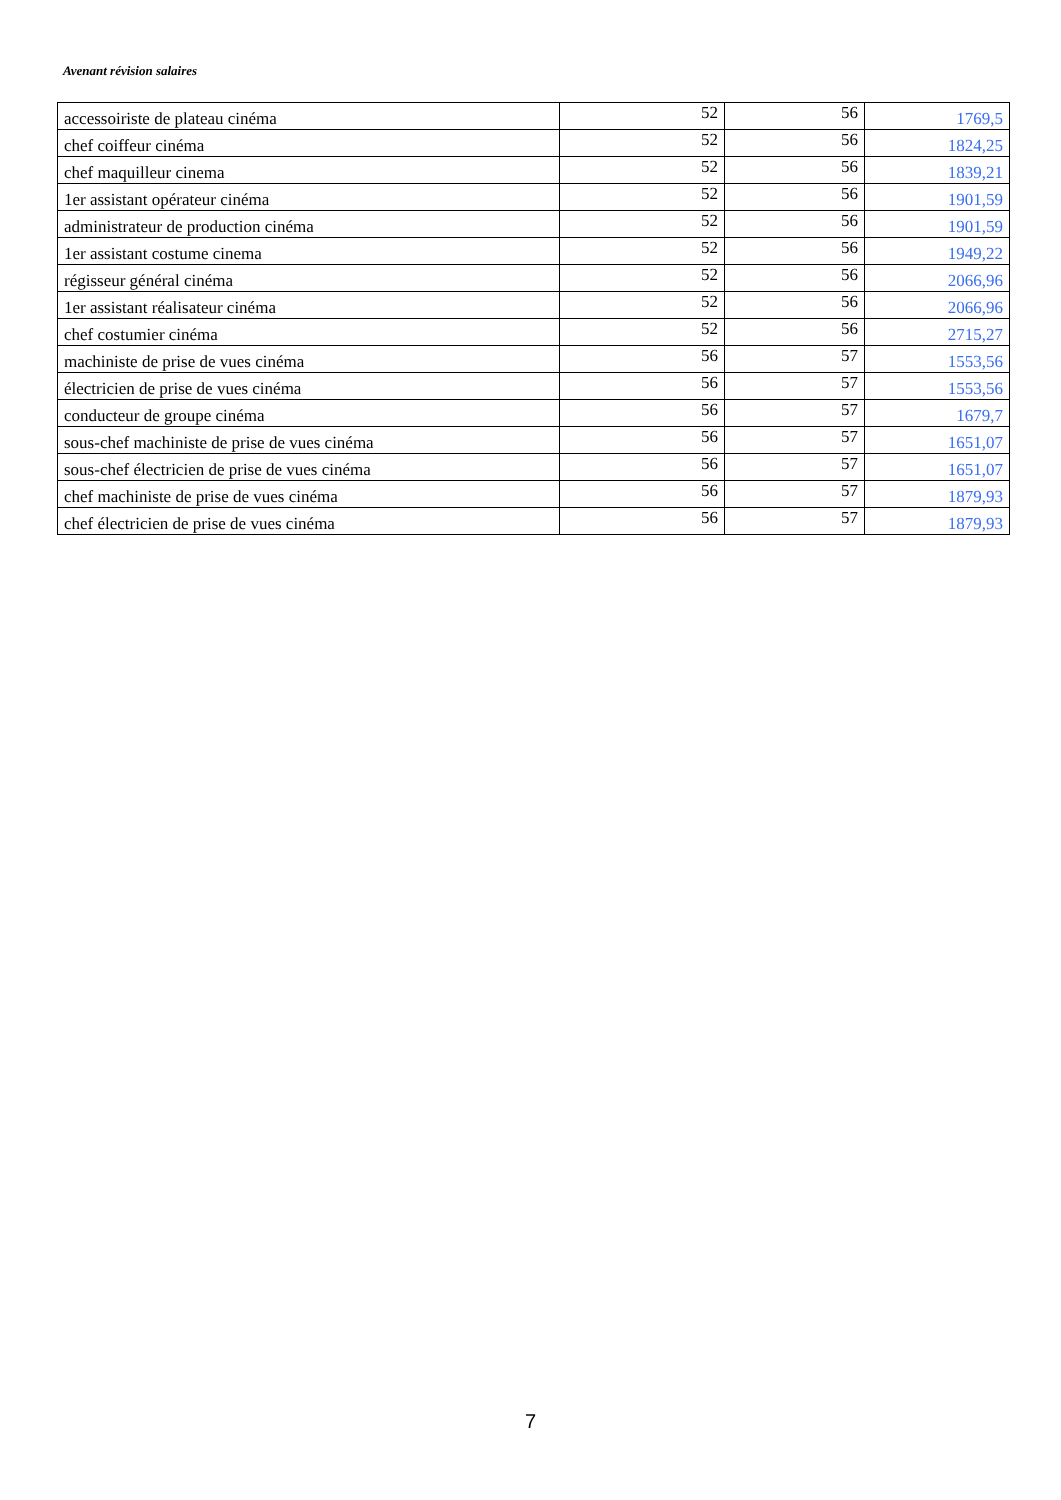Avenant révision salaires
| accessoiriste de plateau cinéma | 52 | 56 | 1769,5 |
| chef coiffeur cinéma | 52 | 56 | 1824,25 |
| chef maquilleur cinema | 52 | 56 | 1839,21 |
| 1er assistant opérateur cinéma | 52 | 56 | 1901,59 |
| administrateur de production cinéma | 52 | 56 | 1901,59 |
| 1er assistant costume cinema | 52 | 56 | 1949,22 |
| régisseur général cinéma | 52 | 56 | 2066,96 |
| 1er assistant réalisateur cinéma | 52 | 56 | 2066,96 |
| chef costumier cinéma | 52 | 56 | 2715,27 |
| machiniste de prise de vues cinéma | 56 | 57 | 1553,56 |
| électricien de prise de vues cinéma | 56 | 57 | 1553,56 |
| conducteur de groupe cinéma | 56 | 57 | 1679,7 |
| sous-chef machiniste de prise de vues cinéma | 56 | 57 | 1651,07 |
| sous-chef électricien de prise de vues cinéma | 56 | 57 | 1651,07 |
| chef machiniste de prise de vues cinéma | 56 | 57 | 1879,93 |
| chef électricien de prise de vues cinéma | 56 | 57 | 1879,93 |
7